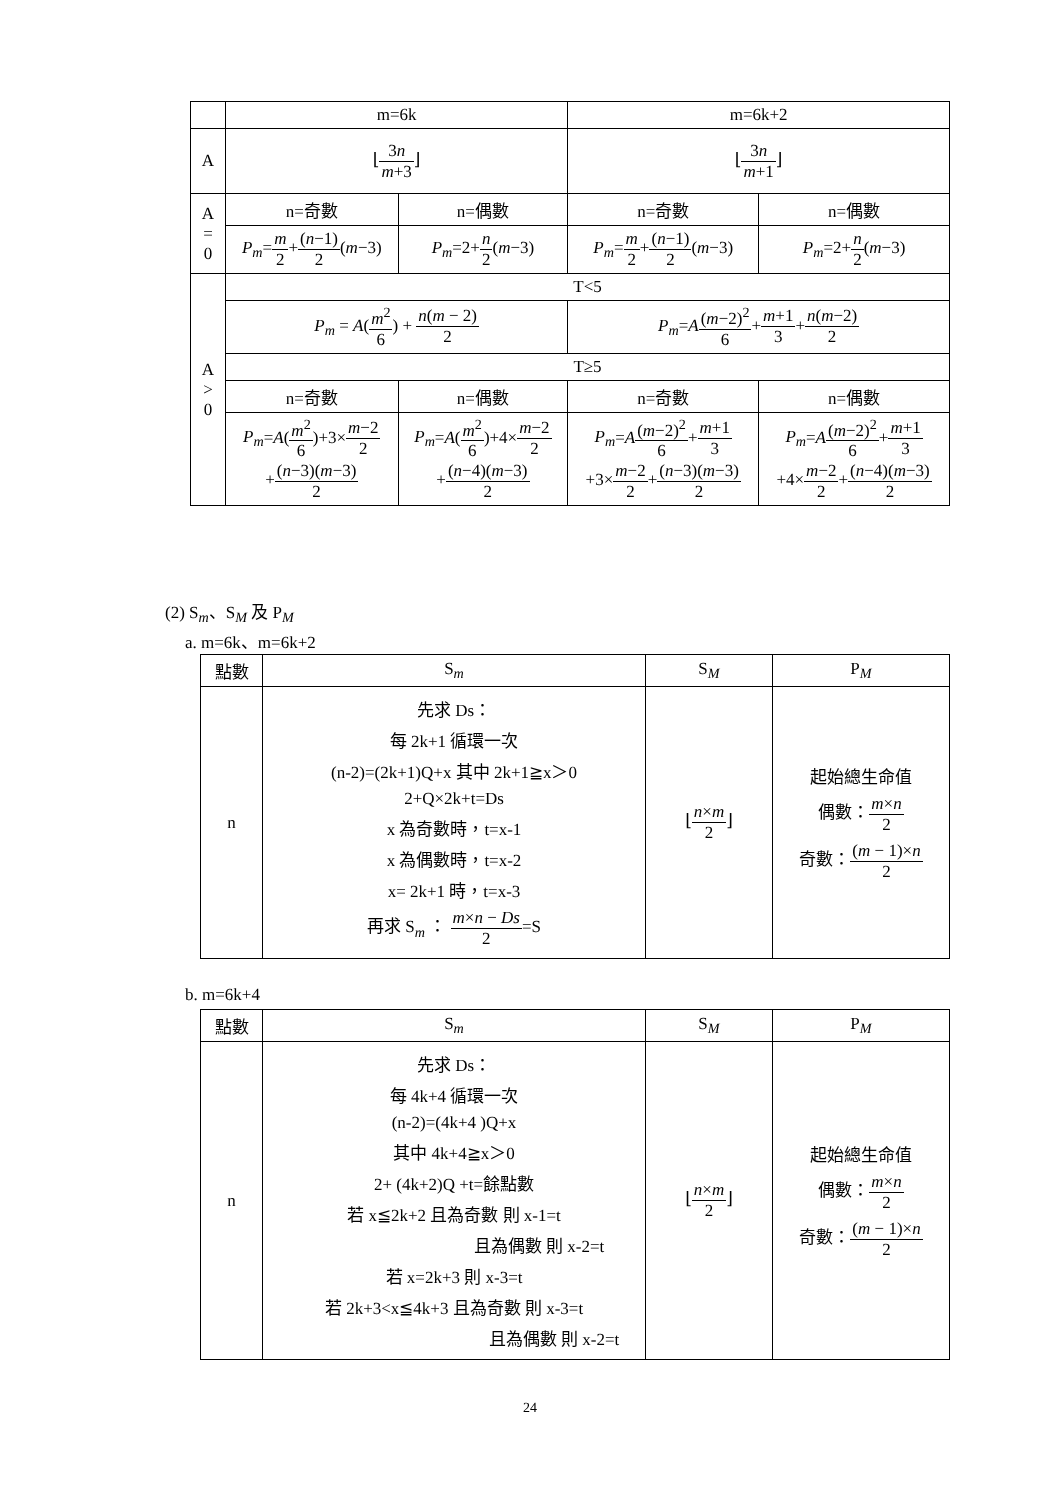| | m=6k | | m=6k+2 | |
| A | ⌊ 3 n m +3 ⌋ | | ⌊ 3 n m +1 ⌋ | |
| A = 0 | n=奇數 | n=偶數 | n=奇數 | n=偶數 |
| | P<sub>m</sub> = m 2 + ( n −1) 2 ( m −3) | P<sub>m</sub> =2+ n 2 ( m −3) | P<sub>m</sub> = m 2 + ( n −1) 2 ( m −3) | P<sub>m</sub> =2+ n 2 ( m −3) |
| A > 0 | T<5 | | | |
| | P<sub>m</sub> = A ( m<sup>2</sup> 6 ) + n ( m − 2) 2 | | P<sub>m</sub> = A ( m −2)<sup>2</sup> 6 + m +1 3 + n ( m −2) 2 | |
| | T≥5 | | | |
| | n=奇數 | n=偶數 | n=奇數 | n=偶數 |
| | P<sub>m</sub> = A ( m<sup>2</sup> 6 )+3× m −2 2 + ( n −3)( m −3) 2 | P<sub>m</sub> = A ( m<sup>2</sup> 6 )+4× m −2 2 + ( n −4)( m −3) 2 | P<sub>m</sub> = A ( m −2)<sup>2</sup> 6 + m +1 3 +3× m −2 2 + ( n −3)( m −3) 2 | P<sub>m</sub> = A ( m −2)<sup>2</sup> 6 + m +1 3 +4× m −2 2 + ( n −4)( m −3) 2 |
(2) S<sub>m</sub>、S<sub>M</sub> 及 P<sub>M</sub>
a. m=6k、m=6k+2
| 點數 | S<sub>m</sub> | S<sub>M</sub> | P<sub>M</sub> |
| --- | --- | --- | --- |
| n | 先求 Ds： 每 2k+1 循環一次 (n-2)=(2k+1)Q+x 其中 2k+1≧x＞0 2+Q×2k+t=Ds x 為奇數時，t=x-1 x 為偶數時，t=x-2 x= 2k+1 時，t=x-3 再求 S<sub>m</sub> ： m × n − Ds 2 =S | ⌊ n × m 2 ⌋ | 起始總生命值 偶數： m × n 2 奇數： ( m − 1)× n 2 |
b. m=6k+4
| 點數 | S<sub>m</sub> | S<sub>M</sub> | P<sub>M</sub> |
| --- | --- | --- | --- |
| n | 先求 Ds： 每 4k+4 循環一次 (n-2)=(4k+4 )Q+x 其中 4k+4≧x＞0 2+ (4k+2)Q +t=餘點數 若 x≦2k+2 且為奇數 則 x-1=t 且為偶數 則 x-2=t 若 x=2k+3 則 x-3=t 若 2k+3<x≦4k+3 且為奇數 則 x-3=t 且為偶數 則 x-2=t | ⌊ n × m 2 ⌋ | 起始總生命值 偶數： m × n 2 奇數： ( m − 1)× n 2 |
24